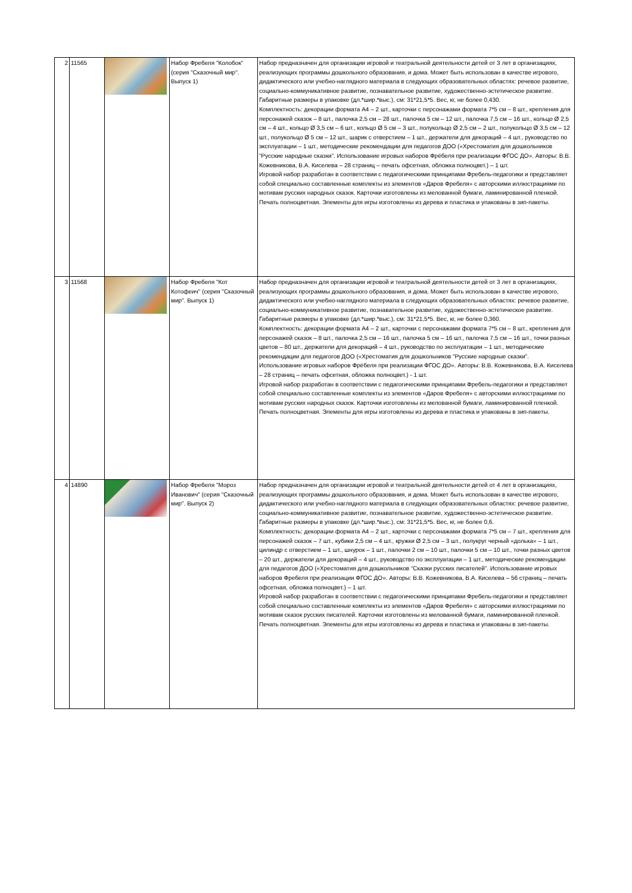| 2 | 11565 | | Набор Фребеля "Колобок" (серия "Сказочный мир". Выпуск 1) | Набор предназначен для организации игровой и театральной деятельности детей от 3 лет в организациях, реализующих программы дошкольного образования, и дома. Может быть использован в качестве игрового, дидактического или учебно-наглядного материала в следующих образовательных областях: речевое развитие, социально-коммуникативное развитие, познавательное развитие, художественно-эстетическое развитие. Габаритные размеры в упаковке (дл.*шир.*выс.), см: 31*21,5*5. Вес, кг, не более 0,430. Комплектность: декорации формата А4 – 2 шт., карточки с персонажами формата 7*5 см – 8 шт., крепления для персонажей сказок – 8 шт., палочка 2,5 см – 28 шт., палочка 5 см – 12 шт., палочка 7,5 см – 16 шт., кольцо Ø 2,5 см – 4 шт., кольцо Ø 3,5 см – 6 шт., кольцо Ø 5 см – 3 шт., полукольцо Ø 2,5 см – 2 шт., полукольцо Ø 3,5 см – 12 шт., полукольцо Ø 5 см – 12 шт., шарик с отверстием – 1 шт., держатели для декораций – 4 шт., руководство по эксплуатации – 1 шт., методические рекомендации для педагогов ДОО («Хрестоматия для дошкольников “Русские народные сказки”. Использование игровых наборов Фрёбеля при реализации ФГОС ДО». Авторы: В.В. Кожевникова, В.А. Киселева – 28 страниц – печать офсетная, обложка полноцвет.) – 1 шт. Игровой набор разработан в соответствии с педагогическими принципами Фребель-педагогики и представляет собой специально составленные комплекты из элементов «Даров Фребеля» с авторскими иллюстрациями по мотивам русских народных сказок. Карточки изготовлены из мелованной бумаги, ламинированной пленкой. Печать полноцветная. Элементы для игры изготовлены из дерева и пластика и упакованы в зип-пакеты. |
| 3 | 11568 | | Набор Фребеля "Кот Котофеич" (серия "Сказочный мир". Выпуск 1) | Набор предназначен для организации игровой и театральной деятельности детей от 3 лет в организациях, реализующих программы дошкольного образования, и дома. Может быть использован в качестве игрового, дидактического или учебно-наглядного материала в следующих образовательных областях: речевое развитие, социально-коммуникативное развитие, познавательное развитие, художественно-эстетическое развитие. Габаритные размеры в упаковке (дл.*шир.*выс.), см: 31*21,5*5. Вес, кг, не более 0,360. Комплектность: декорации формата А4 – 2 шт., карточки с персонажами формата 7*5 см – 8 шт., крепления для персонажей сказок – 8 шт., палочка 2,5 см – 16 шт., палочка 5 см – 16 шт., палочка 7,5 см – 16 шт., точки разных цветов – 80 шт., держатели для декораций – 4 шт., руководство по эксплуатации – 1 шт., методические рекомендации для педагогов ДОО («Хрестоматия для дошкольников “Русские народные сказки”. Использование игровых наборов Фрёбеля при реализации ФГОС ДО». Авторы: В.В. Кожевникова, В.А. Киселева – 28 страниц – печать офсетная, обложка полноцвет.) - 1 шт. Игровой набор разработан в соответствии с педагогическими принципами Фребель-педагогики и представляет собой специально составленные комплекты из элементов «Даров Фребеля» с авторскими иллюстрациями по мотивам русских народных сказок. Карточки изготовлены из мелованной бумаги, ламинированной пленкой. Печать полноцветная. Элементы для игры изготовлены из дерева и пластика и упакованы в зип-пакеты. |
| 4 | 14890 | | Набор Фребеля "Мороз Иванович" (серия "Сказочный мир". Выпуск 2) | Набор предназначен для организации игровой и театральной деятельности детей от 4 лет в организациях, реализующих программы дошкольного образования, и дома. Может быть использован в качестве игрового, дидактического или учебно-наглядного материала в следующих образовательных областях: речевое развитие, социально-коммуникативное развитие, познавательное развитие, художественно-эстетическое развитие. Габаритные размеры в упаковке (дл.*шир.*выс.), см: 31*21,5*5. Вес, кг, не более 0,6. Комплектность: декорации формата А4 – 2 шт., карточки с персонажами формата 7*5 см – 7 шт., крепления для персонажей сказок – 7 шт., кубики 2,5 см – 4 шт., кружки Ø 2,5 см – 3 шт., полукруг черный «долька» – 1 шт., цилиндр с отверстием – 1 шт., шнурок – 1 шт., палочки 2 см – 10 шт., палочки 5 см – 10 шт., точки разных цветов – 20 шт., держатели для декораций – 4 шт., руководство по эксплуатации – 1 шт., методические рекомендации для педагогов ДОО («Хрестоматия для дошкольников “Сказки русских писателей”. Использование игровых наборов Фребеля при реализации ФГОС ДО». Авторы: В.В. Кожевникова, В.А. Киселева – 56 страниц – печать офсетная, обложка полноцвет.) – 1 шт. Игровой набор разработан в соответствии с педагогическими принципами Фребель-педагогики и представляет собой специально составленные комплекты из элементов «Даров Фребеля» с авторскими иллюстрациями по мотивам сказок русских писателей. Карточки изготовлены из мелованной бумаги, ламинированной пленкой. Печать полноцветная. Элементы для игры изготовлены из дерева и пластика и упакованы в зип-пакеты. |